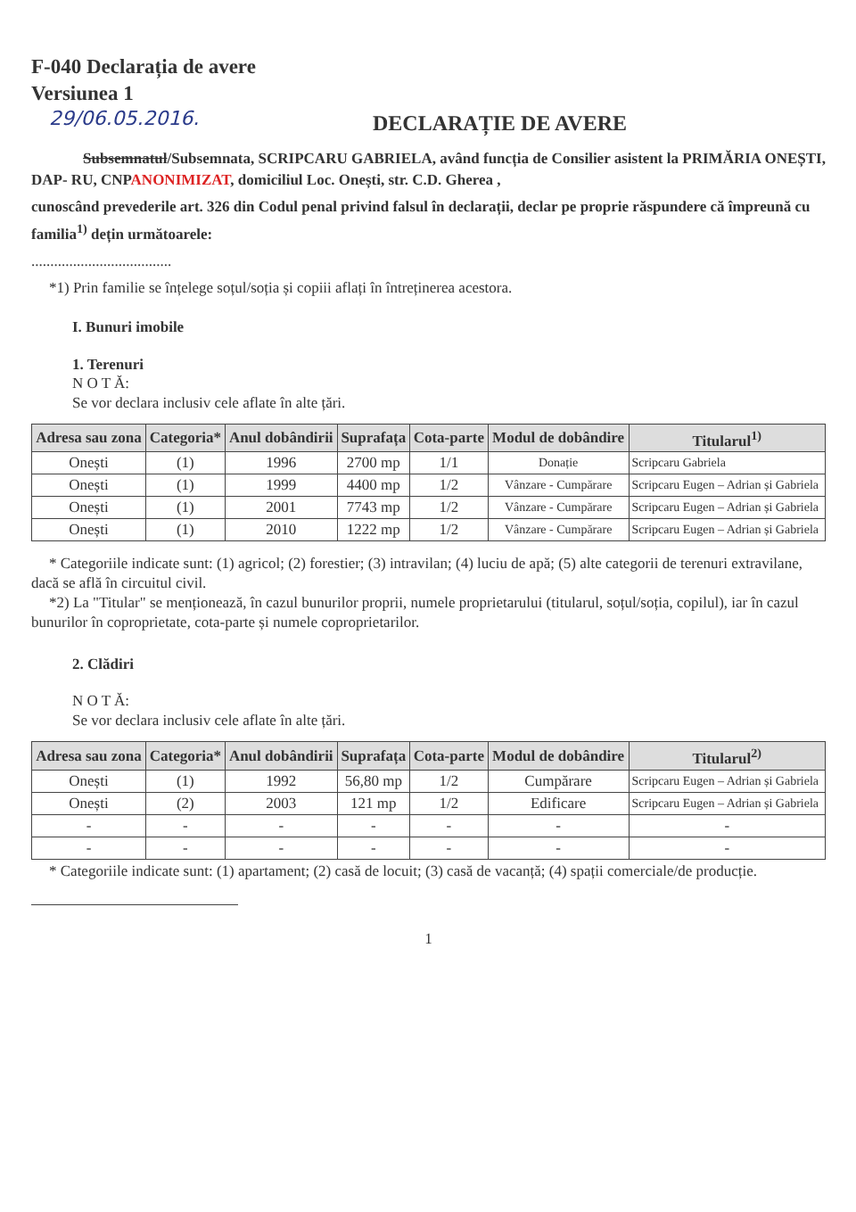F-040 Declarația de avere
Versiunea 1
29/06.05.2016.
DECLARAȚIE DE AVERE
Subsemnatul/Subsemnata, SCRIPCARU GABRIELA, având funcția de Consilier asistent la PRIMĂRIA ONEȘTI, DAP- RU, CNPANONIMIZAT, domiciliul Loc. Onești, str. C.D. Gherea ,
cunoscând prevederile art. 326 din Codul penal privind falsul în declarații, declar pe proprie răspundere că împreună cu familia<sup>1)</sup> dețin următoarele:
.....................................
*1) Prin familie se înțelege soțul/soția și copiii aflați în întreținerea acestora.
I. Bunuri imobile
1. Terenuri
N O T Ă:
Se vor declara inclusiv cele aflate în alte țări.
| Adresa sau zona | Categoria* | Anul dobândirii | Suprafața | Cota-parte | Modul de dobândire | Titularul<sup>1)</sup> |
| --- | --- | --- | --- | --- | --- | --- |
| Onești | (1) | 1996 | 2700 mp | 1/1 | Donație | Scripcaru Gabriela |
| Onești | (1) | 1999 | 4400 mp | 1/2 | Vânzare - Cumpărare | Scripcaru Eugen – Adrian și Gabriela |
| Onești | (1) | 2001 | 7743 mp | 1/2 | Vânzare - Cumpărare | Scripcaru Eugen – Adrian și Gabriela |
| Onești | (1) | 2010 | 1222 mp | 1/2 | Vânzare - Cumpărare | Scripcaru Eugen – Adrian și Gabriela |
* Categoriile indicate sunt: (1) agricol; (2) forestier; (3) intravilan; (4) luciu de apă; (5) alte categorii de terenuri extravilane, dacă se află în circuitul civil.
*2) La "Titular" se menționează, în cazul bunurilor proprii, numele proprietarului (titularul, soțul/soția, copilul), iar în cazul bunurilor în coproprietate, cota-parte și numele coproprietarilor.
2. Clădiri
N O T Ă:
Se vor declara inclusiv cele aflate în alte țări.
| Adresa sau zona | Categoria* | Anul dobândirii | Suprafața | Cota-parte | Modul de dobândire | Titularul<sup>2)</sup> |
| --- | --- | --- | --- | --- | --- | --- |
| Onești | (1) | 1992 | 56,80 mp | 1/2 | Cumpărare | Scripcaru Eugen – Adrian și Gabriela |
| Onești | (2) | 2003 | 121 mp | 1/2 | Edificare | Scripcaru Eugen – Adrian și Gabriela |
| - | - | - | - | - | - | - |
| - | - | - | - | - | - | - |
* Categoriile indicate sunt: (1) apartament; (2) casă de locuit; (3) casă de vacanță; (4) spații comerciale/de producție.
1